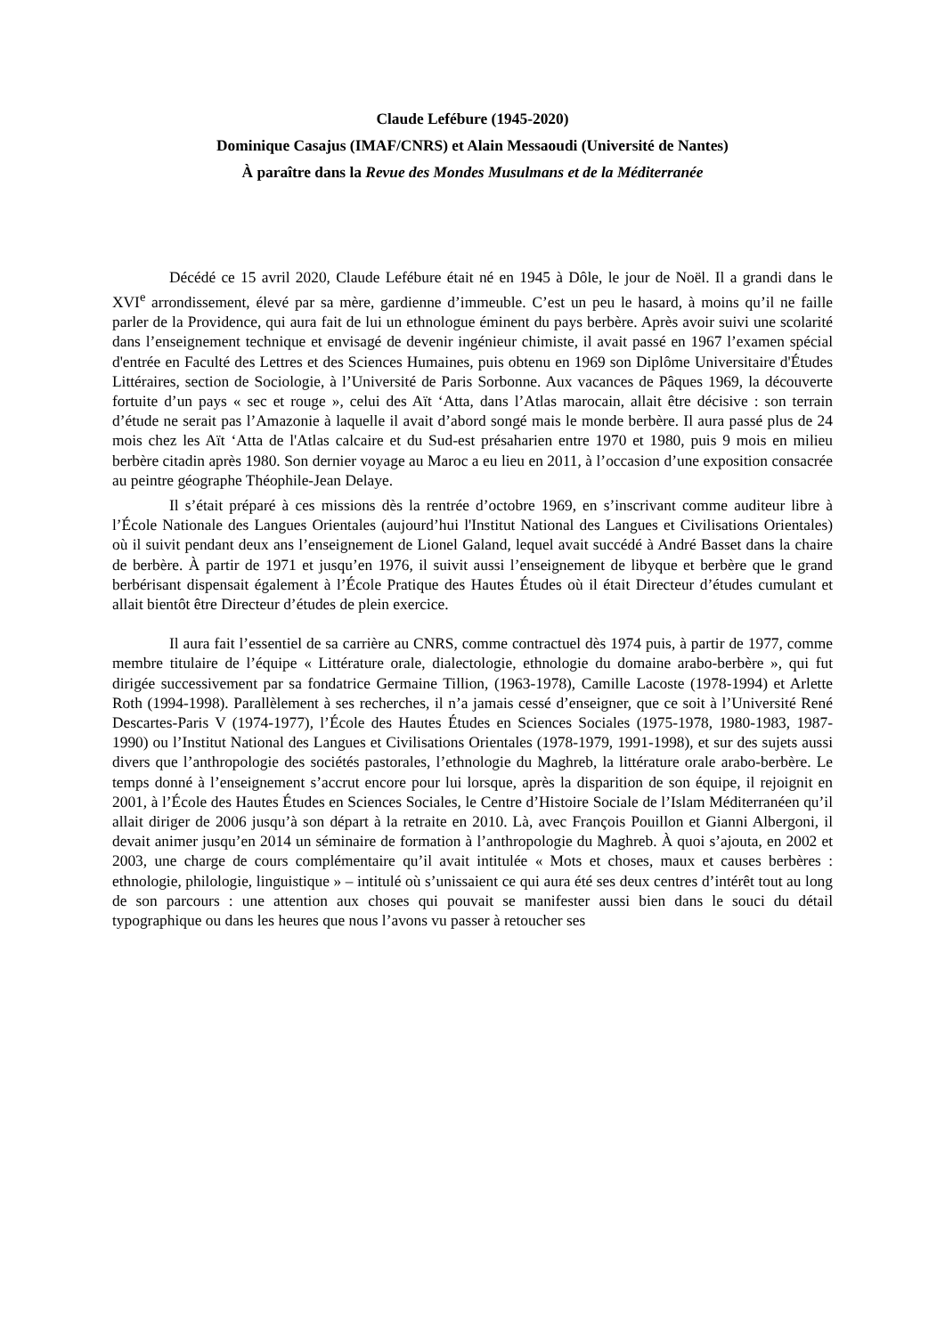Claude Lefébure (1945-2020)
Dominique Casajus (IMAF/CNRS) et Alain Messaoudi (Université de Nantes)
À paraître dans la Revue des Mondes Musulmans et de la Méditerranée
Décédé ce 15 avril 2020, Claude Lefébure était né en 1945 à Dôle, le jour de Noël. Il a grandi dans le XVI<sup>e</sup> arrondissement, élevé par sa mère, gardienne d’immeuble. C’est un peu le hasard, à moins qu’il ne faille parler de la Providence, qui aura fait de lui un ethnologue éminent du pays berbère. Après avoir suivi une scolarité dans l’enseignement technique et envisagé de devenir ingénieur chimiste, il avait passé en 1967 l’examen spécial d'entrée en Faculté des Lettres et des Sciences Humaines, puis obtenu en 1969 son Diplôme Universitaire d'Études Littéraires, section de Sociologie, à l’Université de Paris Sorbonne. Aux vacances de Pâques 1969, la découverte fortuite d’un pays « sec et rouge », celui des Aït ‘Atta, dans l’Atlas marocain, allait être décisive : son terrain d’étude ne serait pas l’Amazonie à laquelle il avait d’abord songé mais le monde berbère. Il aura passé plus de 24 mois chez les Aït ‘Atta de l'Atlas calcaire et du Sud-est présaharien entre 1970 et 1980, puis 9 mois en milieu berbère citadin après 1980. Son dernier voyage au Maroc a eu lieu en 2011, à l’occasion d’une exposition consacrée au peintre géographe Théophile-Jean Delaye.
Il s’était préparé à ces missions dès la rentrée d’octobre 1969, en s’inscrivant comme auditeur libre à l’École Nationale des Langues Orientales (aujourd’hui l'Institut National des Langues et Civilisations Orientales) où il suivit pendant deux ans l’enseignement de Lionel Galand, lequel avait succédé à André Basset dans la chaire de berbère. À partir de 1971 et jusqu’en 1976, il suivit aussi l’enseignement de libyque et berbère que le grand berbérisant dispensait également à l’École Pratique des Hautes Études où il était Directeur d’études cumulant et allait bientôt être Directeur d’études de plein exercice.
Il aura fait l’essentiel de sa carrière au CNRS, comme contractuel dès 1974 puis, à partir de 1977, comme membre titulaire de l’équipe « Littérature orale, dialectologie, ethnologie du domaine arabo-berbère », qui fut dirigée successivement par sa fondatrice Germaine Tillion, (1963-1978), Camille Lacoste (1978-1994) et Arlette Roth (1994-1998). Parallèlement à ses recherches, il n’a jamais cessé d’enseigner, que ce soit à l’Université René Descartes-Paris V (1974-1977), l’École des Hautes Études en Sciences Sociales (1975-1978, 1980-1983, 1987-1990) ou l’Institut National des Langues et Civilisations Orientales (1978-1979, 1991-1998), et sur des sujets aussi divers que l’anthropologie des sociétés pastorales, l’ethnologie du Maghreb, la littérature orale arabo-berbère. Le temps donné à l’enseignement s’accrut encore pour lui lorsque, après la disparition de son équipe, il rejoignit en 2001, à l’École des Hautes Études en Sciences Sociales, le Centre d’Histoire Sociale de l’Islam Méditerranéen qu’il allait diriger de 2006 jusqu’à son départ à la retraite en 2010. Là, avec François Pouillon et Gianni Albergoni, il devait animer jusqu’en 2014 un séminaire de formation à l’anthropologie du Maghreb. À quoi s’ajouta, en 2002 et 2003, une charge de cours complémentaire qu’il avait intitulée « Mots et choses, maux et causes berbères : ethnologie, philologie, linguistique » – intitulé où s’unissaient ce qui aura été ses deux centres d’intérêt tout au long de son parcours : une attention aux choses qui pouvait se manifester aussi bien dans le souci du détail typographique ou dans les heures que nous l’avons vu passer à retoucher ses